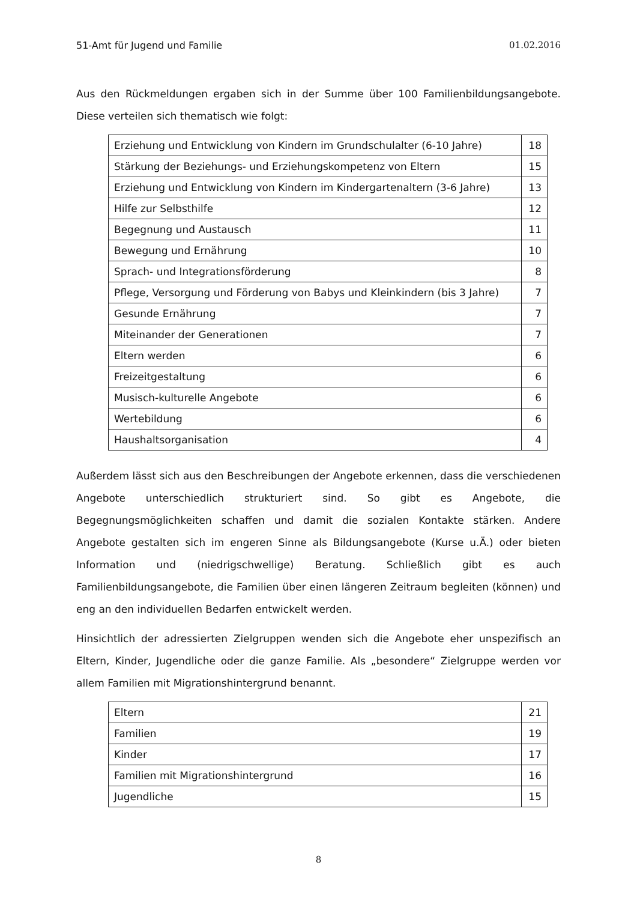51-Amt für Jugend und Familie 01.02.2016
Aus den Rückmeldungen ergaben sich in der Summe über 100 Familienbildungsangebote. Diese verteilen sich thematisch wie folgt:
| Erziehung und Entwicklung von Kindern im Grundschulalter (6-10 Jahre) | 18 |
| Stärkung der Beziehungs- und Erziehungskompetenz von Eltern | 15 |
| Erziehung und Entwicklung von Kindern im Kindergartenaltern (3-6 Jahre) | 13 |
| Hilfe zur Selbsthilfe | 12 |
| Begegnung und Austausch | 11 |
| Bewegung und Ernährung | 10 |
| Sprach- und Integrationsförderung | 8 |
| Pflege, Versorgung und Förderung von Babys und Kleinkindern (bis 3 Jahre) | 7 |
| Gesunde Ernährung | 7 |
| Miteinander der Generationen | 7 |
| Eltern werden | 6 |
| Freizeitgestaltung | 6 |
| Musisch-kulturelle Angebote | 6 |
| Wertebildung | 6 |
| Haushaltsorganisation | 4 |
Außerdem lässt sich aus den Beschreibungen der Angebote erkennen, dass die verschiedenen Angebote unterschiedlich strukturiert sind. So gibt es Angebote, die Begegnungsmöglichkeiten schaffen und damit die sozialen Kontakte stärken. Andere Angebote gestalten sich im engeren Sinne als Bildungsangebote (Kurse u.Ä.) oder bieten Information und (niedrigschwellige) Beratung. Schließlich gibt es auch Familienbildungsangebote, die Familien über einen längeren Zeitraum begleiten (können) und eng an den individuellen Bedarfen entwickelt werden.
Hinsichtlich der adressierten Zielgruppen wenden sich die Angebote eher unspezifisch an Eltern, Kinder, Jugendliche oder die ganze Familie. Als „besondere“ Zielgruppe werden vor allem Familien mit Migrationshintergrund benannt.
| Eltern | 21 |
| Familien | 19 |
| Kinder | 17 |
| Familien mit Migrationshintergrund | 16 |
| Jugendliche | 15 |
8